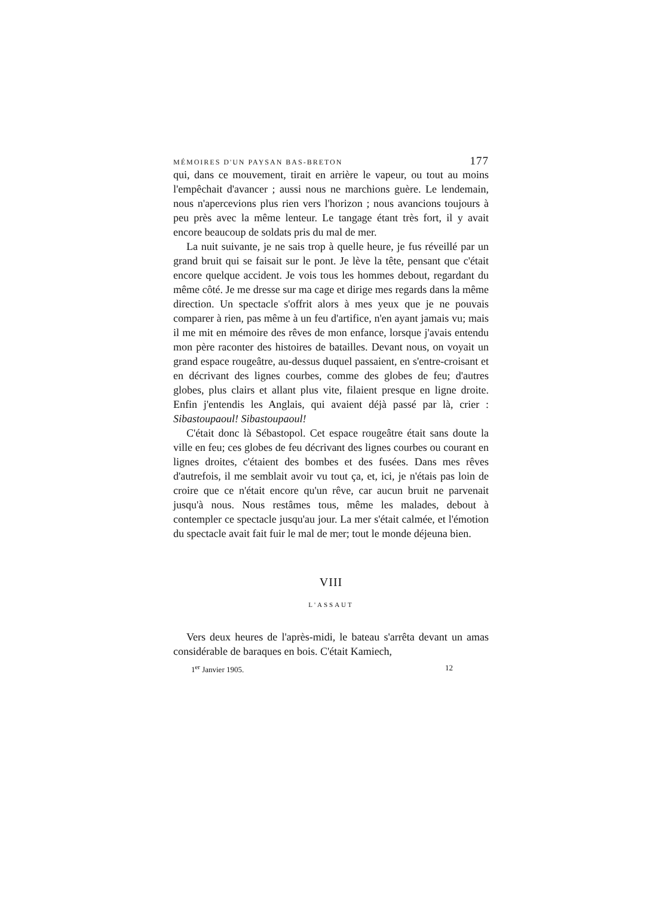MÉMOIRES D'UN PAYSAN BAS-BRETON 177
qui, dans ce mouvement, tirait en arrière le vapeur, ou tout au moins l'empêchait d'avancer ; aussi nous ne marchions guère. Le lendemain, nous n'apercevions plus rien vers l'horizon ; nous avancions toujours à peu près avec la même lenteur. Le tangage étant très fort, il y avait encore beaucoup de soldats pris du mal de mer.
La nuit suivante, je ne sais trop à quelle heure, je fus réveillé par un grand bruit qui se faisait sur le pont. Je lève la tête, pensant que c'était encore quelque accident. Je vois tous les hommes debout, regardant du même côté. Je me dresse sur ma cage et dirige mes regards dans la même direction. Un spectacle s'offrit alors à mes yeux que je ne pouvais comparer à rien, pas même à un feu d'artifice, n'en ayant jamais vu; mais il me mit en mémoire des rêves de mon enfance, lorsque j'avais entendu mon père raconter des histoires de batailles. Devant nous, on voyait un grand espace rougeâtre, au-dessus duquel passaient, en s'entre-croisant et en décrivant des lignes courbes, comme des globes de feu; d'autres globes, plus clairs et allant plus vite, filaient presque en ligne droite. Enfin j'entendis les Anglais, qui avaient déjà passé par là, crier : Sibastoupaoul! Sibastoupaoul!
C'était donc là Sébastopol. Cet espace rougeâtre était sans doute la ville en feu; ces globes de feu décrivant des lignes courbes ou courant en lignes droites, c'étaient des bombes et des fusées. Dans mes rêves d'autrefois, il me semblait avoir vu tout ça, et, ici, je n'étais pas loin de croire que ce n'était encore qu'un rêve, car aucun bruit ne parvenait jusqu'à nous. Nous restâmes tous, même les malades, debout à contempler ce spectacle jusqu'au jour. La mer s'était calmée, et l'émotion du spectacle avait fait fuir le mal de mer; tout le monde déjeuna bien.
VIII
L'ASSAUT
Vers deux heures de l'après-midi, le bateau s'arrêta devant un amas considérable de baraques en bois. C'était Kamiech,
1<sup>er</sup> Janvier 1905. 12